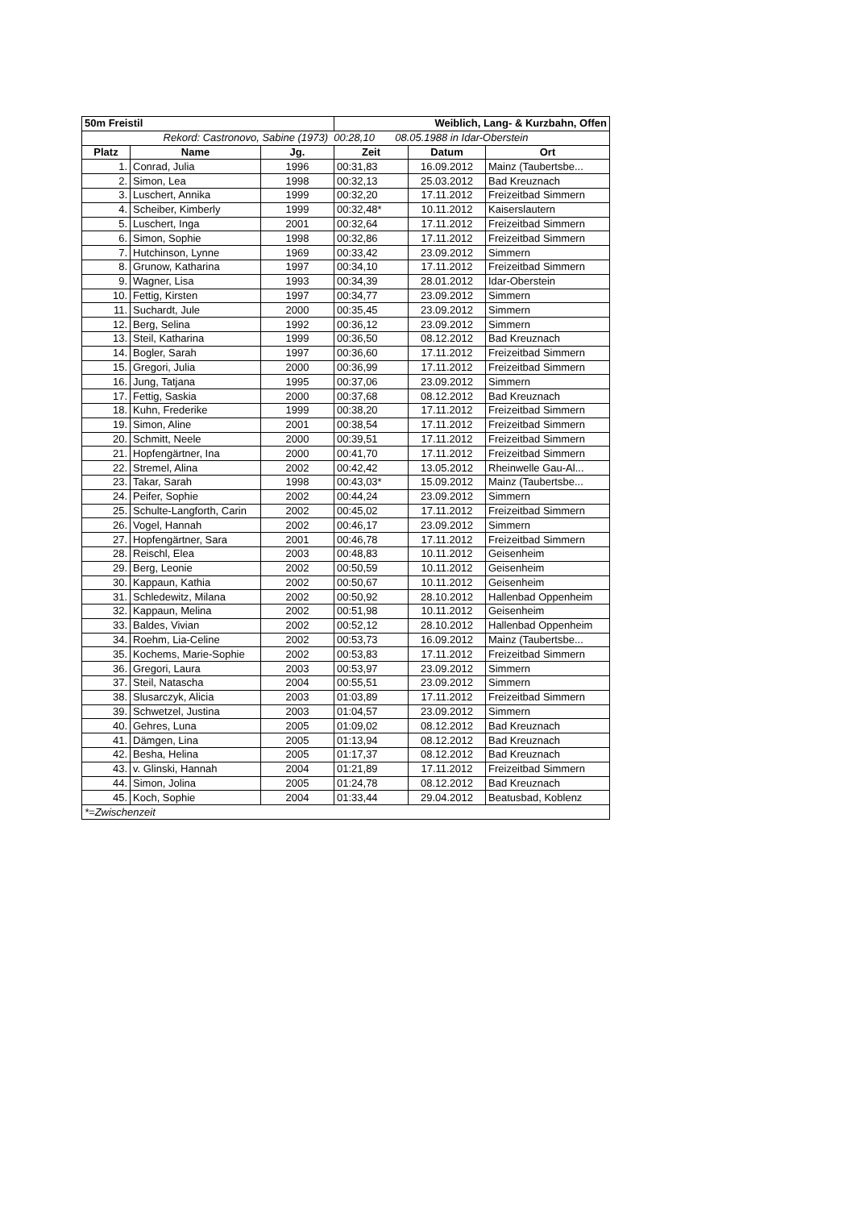| 50m Freistil | | | Weiblich, Lang- & Kurzbahn, Offen | | |
| --- | --- | --- | --- | --- | --- |
| Rekord: Castronovo, Sabine (1973) 00:28,10 08.05.1988 in Idar-Oberstein | | | | | |
| Platz | Name | Jg. | Zeit | Datum | Ort |
| 1. | Conrad, Julia | 1996 | 00:31,83 | 16.09.2012 | Mainz (Taubertsbe... |
| 2. | Simon, Lea | 1998 | 00:32,13 | 25.03.2012 | Bad Kreuznach |
| 3. | Luschert, Annika | 1999 | 00:32,20 | 17.11.2012 | Freizeitbad Simmern |
| 4. | Scheiber, Kimberly | 1999 | 00:32,48* | 10.11.2012 | Kaiserslautern |
| 5. | Luschert, Inga | 2001 | 00:32,64 | 17.11.2012 | Freizeitbad Simmern |
| 6. | Simon, Sophie | 1998 | 00:32,86 | 17.11.2012 | Freizeitbad Simmern |
| 7. | Hutchinson, Lynne | 1969 | 00:33,42 | 23.09.2012 | Simmern |
| 8. | Grunow, Katharina | 1997 | 00:34,10 | 17.11.2012 | Freizeitbad Simmern |
| 9. | Wagner, Lisa | 1993 | 00:34,39 | 28.01.2012 | Idar-Oberstein |
| 10. | Fettig, Kirsten | 1997 | 00:34,77 | 23.09.2012 | Simmern |
| 11. | Suchardt, Jule | 2000 | 00:35,45 | 23.09.2012 | Simmern |
| 12. | Berg, Selina | 1992 | 00:36,12 | 23.09.2012 | Simmern |
| 13. | Steil, Katharina | 1999 | 00:36,50 | 08.12.2012 | Bad Kreuznach |
| 14. | Bogler, Sarah | 1997 | 00:36,60 | 17.11.2012 | Freizeitbad Simmern |
| 15. | Gregori, Julia | 2000 | 00:36,99 | 17.11.2012 | Freizeitbad Simmern |
| 16. | Jung, Tatjana | 1995 | 00:37,06 | 23.09.2012 | Simmern |
| 17. | Fettig, Saskia | 2000 | 00:37,68 | 08.12.2012 | Bad Kreuznach |
| 18. | Kuhn, Frederike | 1999 | 00:38,20 | 17.11.2012 | Freizeitbad Simmern |
| 19. | Simon, Aline | 2001 | 00:38,54 | 17.11.2012 | Freizeitbad Simmern |
| 20. | Schmitt, Neele | 2000 | 00:39,51 | 17.11.2012 | Freizeitbad Simmern |
| 21. | Hopfengärtner, Ina | 2000 | 00:41,70 | 17.11.2012 | Freizeitbad Simmern |
| 22. | Stremel, Alina | 2002 | 00:42,42 | 13.05.2012 | Rheinwelle Gau-Al... |
| 23. | Takar, Sarah | 1998 | 00:43,03* | 15.09.2012 | Mainz (Taubertsbe... |
| 24. | Peifer, Sophie | 2002 | 00:44,24 | 23.09.2012 | Simmern |
| 25. | Schulte-Langforth, Carin | 2002 | 00:45,02 | 17.11.2012 | Freizeitbad Simmern |
| 26. | Vogel, Hannah | 2002 | 00:46,17 | 23.09.2012 | Simmern |
| 27. | Hopfengärtner, Sara | 2001 | 00:46,78 | 17.11.2012 | Freizeitbad Simmern |
| 28. | Reischl, Elea | 2003 | 00:48,83 | 10.11.2012 | Geisenheim |
| 29. | Berg, Leonie | 2002 | 00:50,59 | 10.11.2012 | Geisenheim |
| 30. | Kappaun, Kathia | 2002 | 00:50,67 | 10.11.2012 | Geisenheim |
| 31. | Schledewitz, Milana | 2002 | 00:50,92 | 28.10.2012 | Hallenbad Oppenheim |
| 32. | Kappaun, Melina | 2002 | 00:51,98 | 10.11.2012 | Geisenheim |
| 33. | Baldes, Vivian | 2002 | 00:52,12 | 28.10.2012 | Hallenbad Oppenheim |
| 34. | Roehm, Lia-Celine | 2002 | 00:53,73 | 16.09.2012 | Mainz (Taubertsbe... |
| 35. | Kochems, Marie-Sophie | 2002 | 00:53,83 | 17.11.2012 | Freizeitbad Simmern |
| 36. | Gregori, Laura | 2003 | 00:53,97 | 23.09.2012 | Simmern |
| 37. | Steil, Natascha | 2004 | 00:55,51 | 23.09.2012 | Simmern |
| 38. | Slusarczyk, Alicia | 2003 | 01:03,89 | 17.11.2012 | Freizeitbad Simmern |
| 39. | Schwetzel, Justina | 2003 | 01:04,57 | 23.09.2012 | Simmern |
| 40. | Gehres, Luna | 2005 | 01:09,02 | 08.12.2012 | Bad Kreuznach |
| 41. | Dämgen, Lina | 2005 | 01:13,94 | 08.12.2012 | Bad Kreuznach |
| 42. | Besha, Helina | 2005 | 01:17,37 | 08.12.2012 | Bad Kreuznach |
| 43. | v. Glinski, Hannah | 2004 | 01:21,89 | 17.11.2012 | Freizeitbad Simmern |
| 44. | Simon, Jolina | 2005 | 01:24,78 | 08.12.2012 | Bad Kreuznach |
| 45. | Koch, Sophie | 2004 | 01:33,44 | 29.04.2012 | Beatusbad, Koblenz |
| *=Zwischenzeit | | | | | |